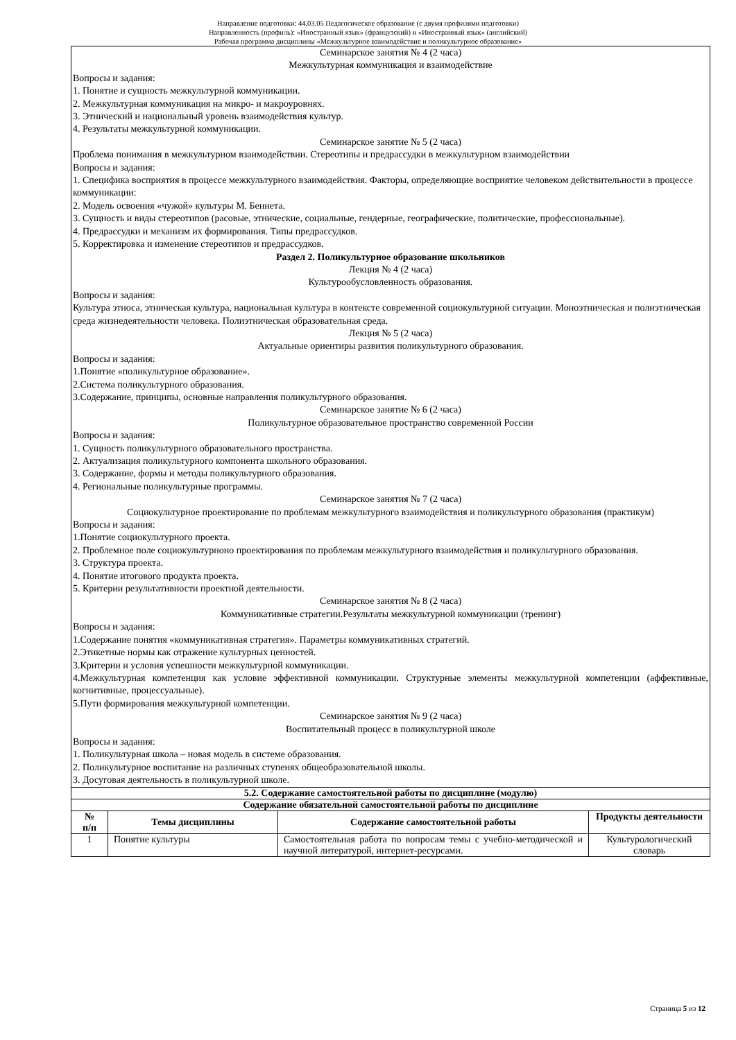Направление подготовки: 44.03.05 Педагогическое образование (с двумя профилями подготовки)
Направленность (профиль): «Иностранный язык» (французский) и «Иностранный язык» (английский)
Рабочая программа дисциплины «Межкультурное взаимодействие и поликультурное образование»
| Семинарское занятия № 4 (2 часа) Межкультурная коммуникация и взаимодействие Вопросы и задания: 1. Понятие и сущность межкультурной коммуникации. 2. Межкультурная коммуникация на микро- и макроуровнях. 3. Этнический и национальный уровень взаимодействия культур. 4. Результаты межкультурной коммуникации. Семинарское занятие № 5 (2 часа) Проблема понимания в межкультурном взаимодействии. Стереотипы и предрассудки в межкультурном взаимодействии Вопросы и задания: 1. Специфика восприятия в процессе межкультурного взаимодействия. Факторы, определяющие восприятие человеком действительности в процессе коммуникации: 2. Модель освоения «чужой» культуры М. Беннета. 3. Сущность и виды стереотипов (расовые, этнические, социальные, гендерные, географические, политические, профессиональные). 4. Предрассудки и механизм их формирования. Типы предрассудков. 5. Корректировка и изменение стереотипов и предрассудков. Раздел 2. Поликультурное образование школьников Лекция № 4 (2 часа) Культурообусловленность образования. Вопросы и задания: Культура этноса, этническая культура, национальная культура в контексте современной социокультурной ситуации. Моноэтническая и полиэтническая среда жизнедеятельности человека. Полиэтническая образовательная среда. Лекция № 5 (2 часа) Актуальные ориентиры развития поликультурного образования. Вопросы и задания: 1.Понятие «поликультурное образование». 2.Система поликультурного образования. 3.Содержание, принципы, основные направления поликультурного образования. Семинарское занятие № 6 (2 часа) Поликультурное образовательное пространство современной России Вопросы и задания: 1. Сущность поликультурного образовательного пространства. 2. Актуализация поликультурного компонента школьного образования. 3. Содержание, формы и методы поликультурного образования. 4. Региональные поликультурные программы. Семинарское занятия № 7 (2 часа) Социокультурное проектирование по проблемам межкультурного взаимодействия и поликультурного образования (практикум) Вопросы и задания: 1.Понятие социокультурного проекта. 2. Проблемное поле социокультурноно проектирования по проблемам межкультурного взаимодействия и поликультурного образования. 3. Структура проекта. 4. Понятие итогового продукта проекта. 5. Критерии результативности проектной деятельности. Семинарское занятия № 8 (2 часа) Коммуникативные стратегии.Результаты межкультурной коммуникации (тренинг) Вопросы и задания: 1.Содержание понятия «коммуникативная стратегия». Параметры коммуникативных стратегий. 2.Этикетные нормы как отражение культурных ценностей. 3.Критерии и условия успешности межкультурной коммуникации. 4.Межкультурная компетенция как условие эффективной коммуникации. Структурные элементы межкультурной компетенции (аффективные, когнитивные, процессуальные). 5.Пути формирования межкультурной компетенции. Семинарское занятия № 9 (2 часа) Воспитательный процесс в поликультурной школе Вопросы и задания: 1. Поликультурная школа – новая модель в системе образования. 2. Поликультурное воспитание на различных ступенях общеобразовательной школы. 3. Досуговая деятельность в поликультурной школе. | | | |
| 5.2. Содержание самостоятельной работы по дисциплине (модулю) | | | |
| Содержание обязательной самостоятельной работы по дисциплине | | | |
| № п/п | Темы дисциплины | Содержание самостоятельной работы | Продукты деятельности |
| 1 | Понятие культуры | Самостоятельная работа по вопросам темы с учебно-методической и научной литературой, интернет-ресурсами. | Культурологический словарь |
Страница 5 из 12